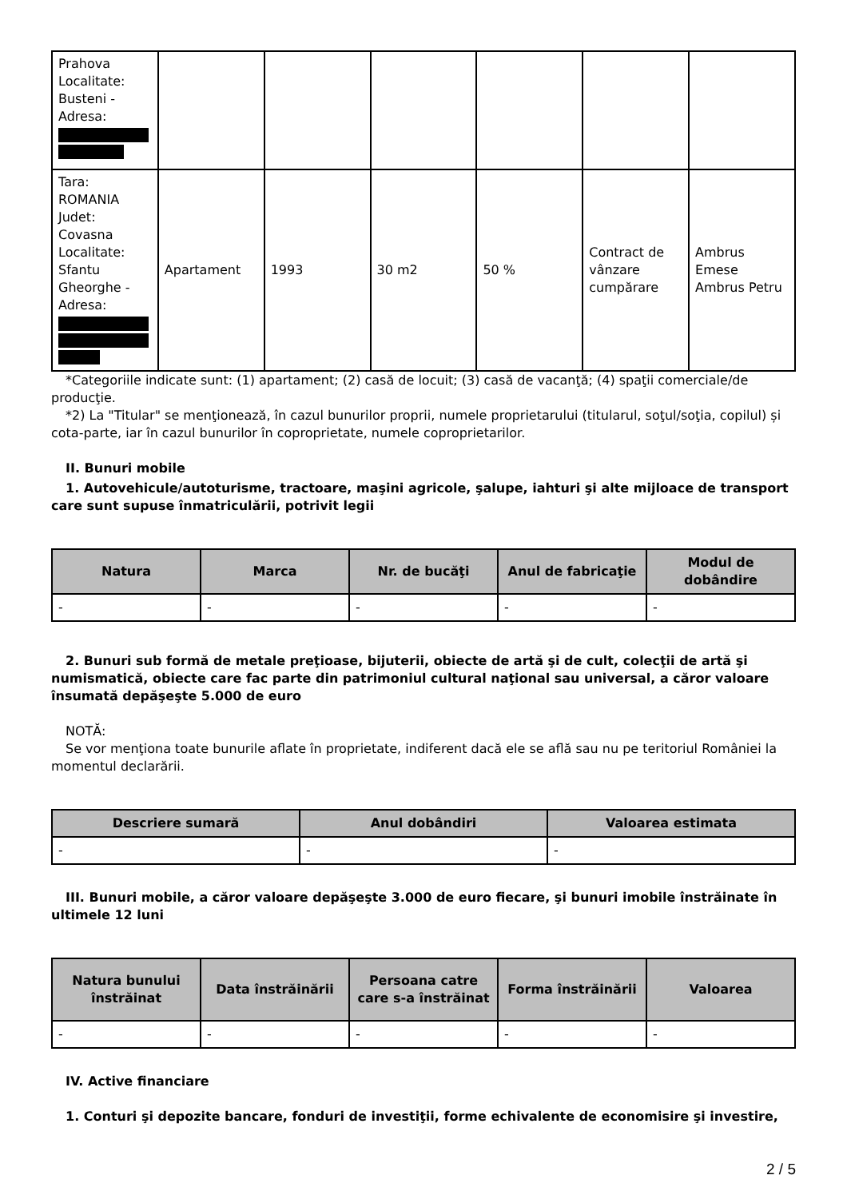| Prahova Localitate: Busteni - Adresa: | | | | | | |
| Tara: ROMANIA Judet: Covasna Localitate: Sfantu Gheorghe - Adresa: | Apartament | 1993 | 30 m2 | 50 % | Contract de vânzare cumpărare | Ambrus Emese Ambrus Petru |
*Categoriile indicate sunt: (1) apartament; (2) casă de locuit; (3) casă de vacanţă; (4) spaţii comerciale/de producţie.
*2) La "Titular" se menţionează, în cazul bunurilor proprii, numele proprietarului (titularul, soţul/soţia, copilul) și cota-parte, iar în cazul bunurilor în coproprietate, numele coproprietarilor.
II. Bunuri mobile
1. Autovehicule/autoturisme, tractoare, maşini agricole, şalupe, iahturi şi alte mijloace de transport care sunt supuse înmatriculării, potrivit legii
| Natura | Marca | Nr. de bucăţi | Anul de fabricaţie | Modul de dobândire |
| --- | --- | --- | --- | --- |
| - | - | - | - | - |
2. Bunuri sub formă de metale preţioase, bijuterii, obiecte de artă şi de cult, colecţii de artă şi numismatică, obiecte care fac parte din patrimoniul cultural naţional sau universal, a căror valoare însumată depăşeşte 5.000 de euro
NOTĂ:
Se vor menţiona toate bunurile aflate în proprietate, indiferent dacă ele se află sau nu pe teritoriul României la momentul declarării.
| Descriere sumară | Anul dobândiri | Valoarea estimata |
| --- | --- | --- |
| - | - | - |
III. Bunuri mobile, a căror valoare depăşeşte 3.000 de euro fiecare, şi bunuri imobile înstrăinate în ultimele 12 luni
| Natura bunului înstrăinat | Data înstrăinării | Persoana catre care s-a înstrăinat | Forma înstrăinării | Valoarea |
| --- | --- | --- | --- | --- |
| - | - | - | - | - |
IV. Active financiare
1. Conturi şi depozite bancare, fonduri de investiţii, forme echivalente de economisire şi investire,
2 / 5